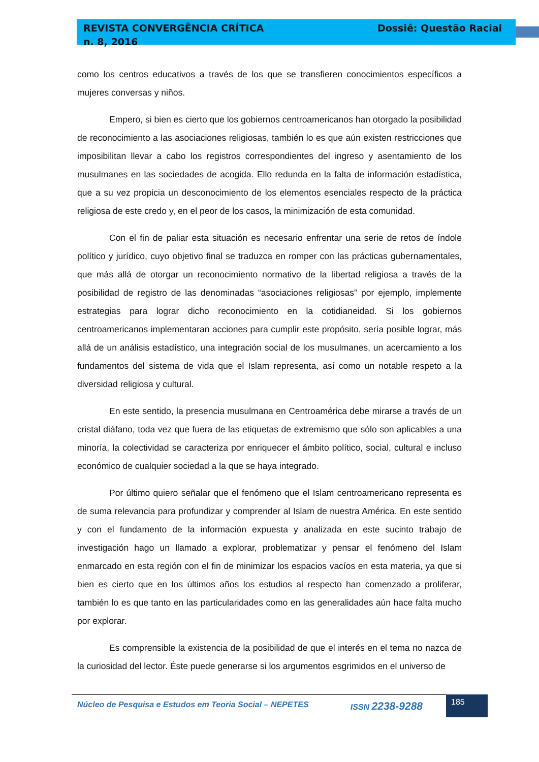REVISTA CONVERGÊNCIA CRÍTICA
n. 8, 2016
Dossiê: Questão Racial
como los centros educativos a través de los que se transfieren conocimientos específicos a mujeres conversas y niños.
Empero, si bien es cierto que los gobiernos centroamericanos han otorgado la posibilidad de reconocimiento a las asociaciones religiosas, también lo es que aún existen restricciones que imposibilitan llevar a cabo los registros correspondientes del ingreso y asentamiento de los musulmanes en las sociedades de acogida. Ello redunda en la falta de información estadística, que a su vez propicia un desconocimiento de los elementos esenciales respecto de la práctica religiosa de este credo y, en el peor de los casos, la minimización de esta comunidad.
Con el fin de paliar esta situación es necesario enfrentar una serie de retos de índole político y jurídico, cuyo objetivo final se traduzca en romper con las prácticas gubernamentales, que más allá de otorgar un reconocimiento normativo de la libertad religiosa a través de la posibilidad de registro de las denominadas “asociaciones religiosas” por ejemplo, implemente estrategias para lograr dicho reconocimiento en la cotidianeidad. Si los gobiernos centroamericanos implementaran acciones para cumplir este propósito, sería posible lograr, más allá de un análisis estadístico, una integración social de los musulmanes, un acercamiento a los fundamentos del sistema de vida que el Islam representa, así como un notable respeto a la diversidad religiosa y cultural.
En este sentido, la presencia musulmana en Centroamérica debe mirarse a través de un cristal diáfano, toda vez que fuera de las etiquetas de extremismo que sólo son aplicables a una minoría, la colectividad se caracteriza por enriquecer el ámbito político, social, cultural e incluso económico de cualquier sociedad a la que se haya integrado.
Por último quiero señalar que el fenómeno que el Islam centroamericano representa es de suma relevancia para profundizar y comprender al Islam de nuestra América. En este sentido y con el fundamento de la información expuesta y analizada en este sucinto trabajo de investigación hago un llamado a explorar, problematizar y pensar el fenómeno del Islam enmarcado en esta región con el fin de minimizar los espacios vacíos en esta materia, ya que si bien es cierto que en los últimos años los estudios al respecto han comenzado a proliferar, también lo es que tanto en las particularidades como en las generalidades aún hace falta mucho por explorar.
Es comprensible la existencia de la posibilidad de que el interés en el tema no nazca de la curiosidad del lector. Éste puede generarse si los argumentos esgrimidos en el universo de
Núcleo de Pesquisa e Estudos em Teoria Social – NEPETES ISSN 2238-9288
185